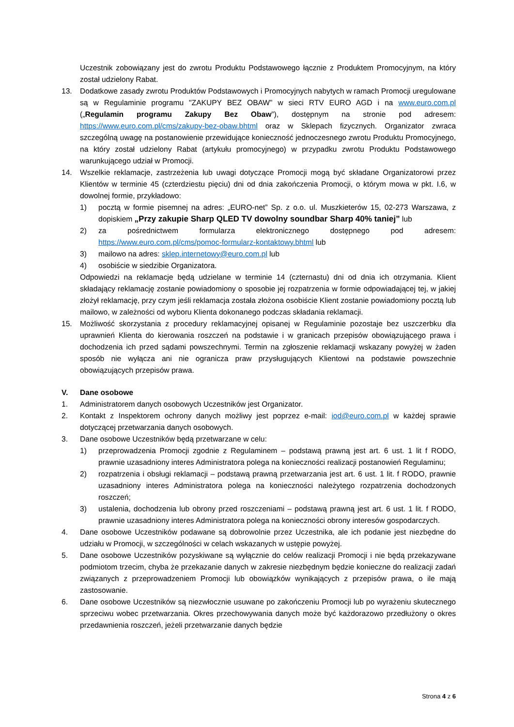Uczestnik zobowiązany jest do zwrotu Produktu Podstawowego łącznie z Produktem Promocyjnym, na który został udzielony Rabat.
13. Dodatkowe zasady zwrotu Produktów Podstawowych i Promocyjnych nabytych w ramach Promocji uregulowane są w Regulaminie programu "ZAKUPY BEZ OBAW” w sieci RTV EURO AGD i na www.euro.com.pl („Regulamin programu Zakupy Bez Obaw”), dostępnym na stronie pod adresem: https://www.euro.com.pl/cms/zakupy-bez-obaw.bhtml oraz w Sklepach fizycznych. Organizator zwraca szczególną uwagę na postanowienie przewidujące konieczność jednoczesnego zwrotu Produktu Promocyjnego, na który został udzielony Rabat (artykułu promocyjnego) w przypadku zwrotu Produktu Podstawowego warunkującego udział w Promocji.
14. Wszelkie reklamacje, zastrzeżenia lub uwagi dotyczące Promocji mogą być składane Organizatorowi przez Klientów w terminie 45 (czterdziestu pięciu) dni od dnia zakończenia Promocji, o którym mowa w pkt. I.6, w dowolnej formie, przykładowo:
1) pocztą w formie pisemnej na adres: „EURO-net” Sp. z o.o. ul. Muszkieterów 15, 02-273 Warszawa, z dopiskiem „Przy zakupie Sharp QLED TV dowolny soundbar Sharp 40% taniej” lub
2) za pośrednictwem formularza elektronicznego dostępnego pod adresem: https://www.euro.com.pl/cms/pomoc-formularz-kontaktowy.bhtml lub
3) mailowo na adres: sklep.internetowy@euro.com.pl lub
4) osobiście w siedzibie Organizatora.
Odpowiedzi na reklamacje będą udzielane w terminie 14 (czternastu) dni od dnia ich otrzymania. Klient składający reklamację zostanie powiadomiony o sposobie jej rozpatrzenia w formie odpowiadającej tej, w jakiej złożył reklamację, przy czym jeśli reklamacja została złożona osobiście Klient zostanie powiadomiony pocztą lub mailowo, w zależności od wyboru Klienta dokonanego podczas składania reklamacji.
15. Możliwość skorzystania z procedury reklamacyjnej opisanej w Regulaminie pozostaje bez uszczerbku dla uprawnień Klienta do kierowania roszczeń na podstawie i w granicach przepisów obowiązującego prawa i dochodzenia ich przed sądami powszechnymi. Termin na zgłoszenie reklamacji wskazany powyżej w żaden sposób nie wyłącza ani nie ogranicza praw przysługujących Klientowi na podstawie powszechnie obowiązujących przepisów prawa.
V. Dane osobowe
1. Administratorem danych osobowych Uczestników jest Organizator.
2. Kontakt z Inspektorem ochrony danych możliwy jest poprzez e-mail: iod@euro.com.pl w każdej sprawie dotyczącej przetwarzania danych osobowych.
3. Dane osobowe Uczestników będą przetwarzane w celu:
1) przeprowadzenia Promocji zgodnie z Regulaminem – podstawą prawną jest art. 6 ust. 1 lit f RODO, prawnie uzasadniony interes Administratora polega na konieczności realizacji postanowień Regulaminu;
2) rozpatrzenia i obsługi reklamacji – podstawą prawną przetwarzania jest art. 6 ust. 1 lit. f RODO, prawnie uzasadniony interes Administratora polega na konieczności należytego rozpatrzenia dochodzonych roszczeń;
3) ustalenia, dochodzenia lub obrony przed roszczeniami – podstawą prawną jest art. 6 ust. 1 lit. f RODO, prawnie uzasadniony interes Administratora polega na konieczności obrony interesów gospodarczych.
4. Dane osobowe Uczestników podawane są dobrowolnie przez Uczestnika, ale ich podanie jest niezbędne do udziału w Promocji, w szczególności w celach wskazanych w ustępie powyżej.
5. Dane osobowe Uczestników pozyskiwane są wyłącznie do celów realizacji Promocji i nie będą przekazywane podmiotom trzecim, chyba że przekazanie danych w zakresie niezbędnym będzie konieczne do realizacji zadań związanych z przeprowadzeniem Promocji lub obowiązków wynikających z przepisów prawa, o ile mają zastosowanie.
6. Dane osobowe Uczestników są niezwłocznie usuwane po zakończeniu Promocji lub po wyrażeniu skutecznego sprzeciwu wobec przetwarzania. Okres przechowywania danych może być każdorazowo przedłużony o okres przedawnienia roszczeń, jeżeli przetwarzanie danych będzie
Strona 4 z 6